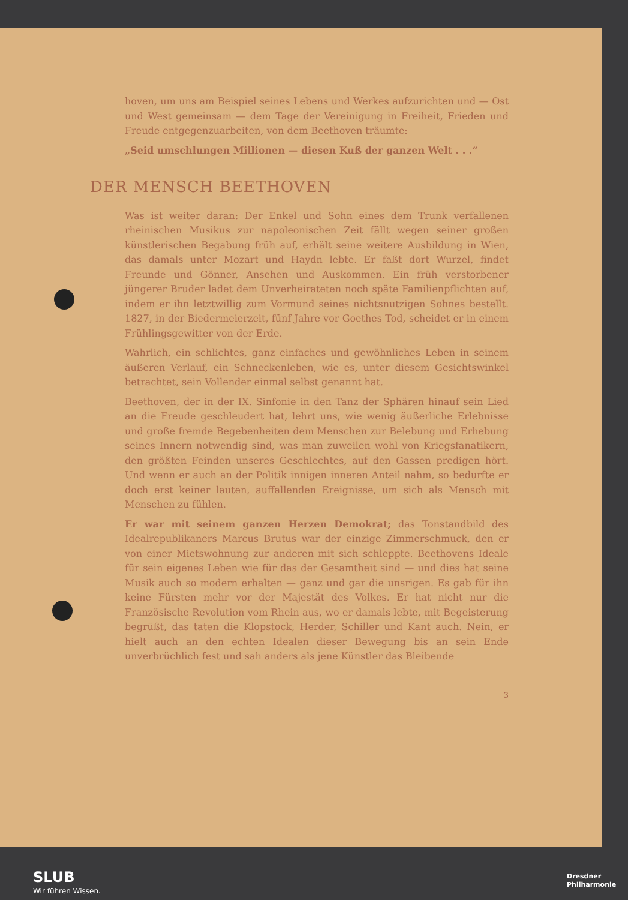hoven, um uns am Beispiel seines Lebens und Werkes aufzurichten und — Ost und West gemeinsam — dem Tage der Vereinigung in Freiheit, Frieden und Freude entgegenzuarbeiten, von dem Beethoven träumte:
„Seid umschlungen Millionen — diesen Kuß der ganzen Welt . . .“
DER MENSCH BEETHOVEN
Was ist weiter daran: Der Enkel und Sohn eines dem Trunk verfallenen rheinischen Musikus zur napoleonischen Zeit fällt wegen seiner großen künstlerischen Begabung früh auf, erhält seine weitere Ausbildung in Wien, das damals unter Mozart und Haydn lebte. Er faßt dort Wurzel, findet Freunde und Gönner, Ansehen und Auskommen. Ein früh verstorbener jüngerer Bruder ladet dem Unverheirateten noch späte Familienpflichten auf, indem er ihn letztwillig zum Vormund seines nichtsnutzigen Sohnes bestellt. 1827, in der Biedermeierzeit, fünf Jahre vor Goethes Tod, scheidet er in einem Frühlingsgewitter von der Erde.
Wahrlich, ein schlichtes, ganz einfaches und gewöhnliches Leben in seinem äußeren Verlauf, ein Schneckenleben, wie es, unter diesem Gesichtswinkel betrachtet, sein Vollender einmal selbst genannt hat.
Beethoven, der in der IX. Sinfonie in den Tanz der Sphären hinauf sein Lied an die Freude geschleudert hat, lehrt uns, wie wenig äußerliche Erlebnisse und große fremde Begebenheiten dem Menschen zur Belebung und Erhebung seines Innern notwendig sind, was man zuweilen wohl von Kriegsfanatikern, den größten Feinden unseres Geschlechtes, auf den Gassen predigen hört. Und wenn er auch an der Politik innigen inneren Anteil nahm, so bedurfte er doch erst keiner lauten, auffallenden Ereignisse, um sich als Mensch mit Menschen zu fühlen.
Er war mit seinem ganzen Herzen Demokrat; das Tonstandbild des Idealrepublikaners Marcus Brutus war der einzige Zimmerschmuck, den er von einer Mietswohnung zur anderen mit sich schleppte. Beethovens Ideale für sein eigenes Leben wie für das der Gesamtheit sind — und dies hat seine Musik auch so modern erhalten — ganz und gar die unsrigen. Es gab für ihn keine Fürsten mehr vor der Majestät des Volkes. Er hat nicht nur die Französische Revolution vom Rhein aus, wo er damals lebte, mit Begeisterung begrüßt, das taten die Klopstock, Herder, Schiller und Kant auch. Nein, er hielt auch an den echten Idealen dieser Bewegung bis an sein Ende unverbrüchlich fest und sah anders als jene Künstler das Bleibende
3
SLUB
Wir führen Wissen.
Dresdner
Philharmonie